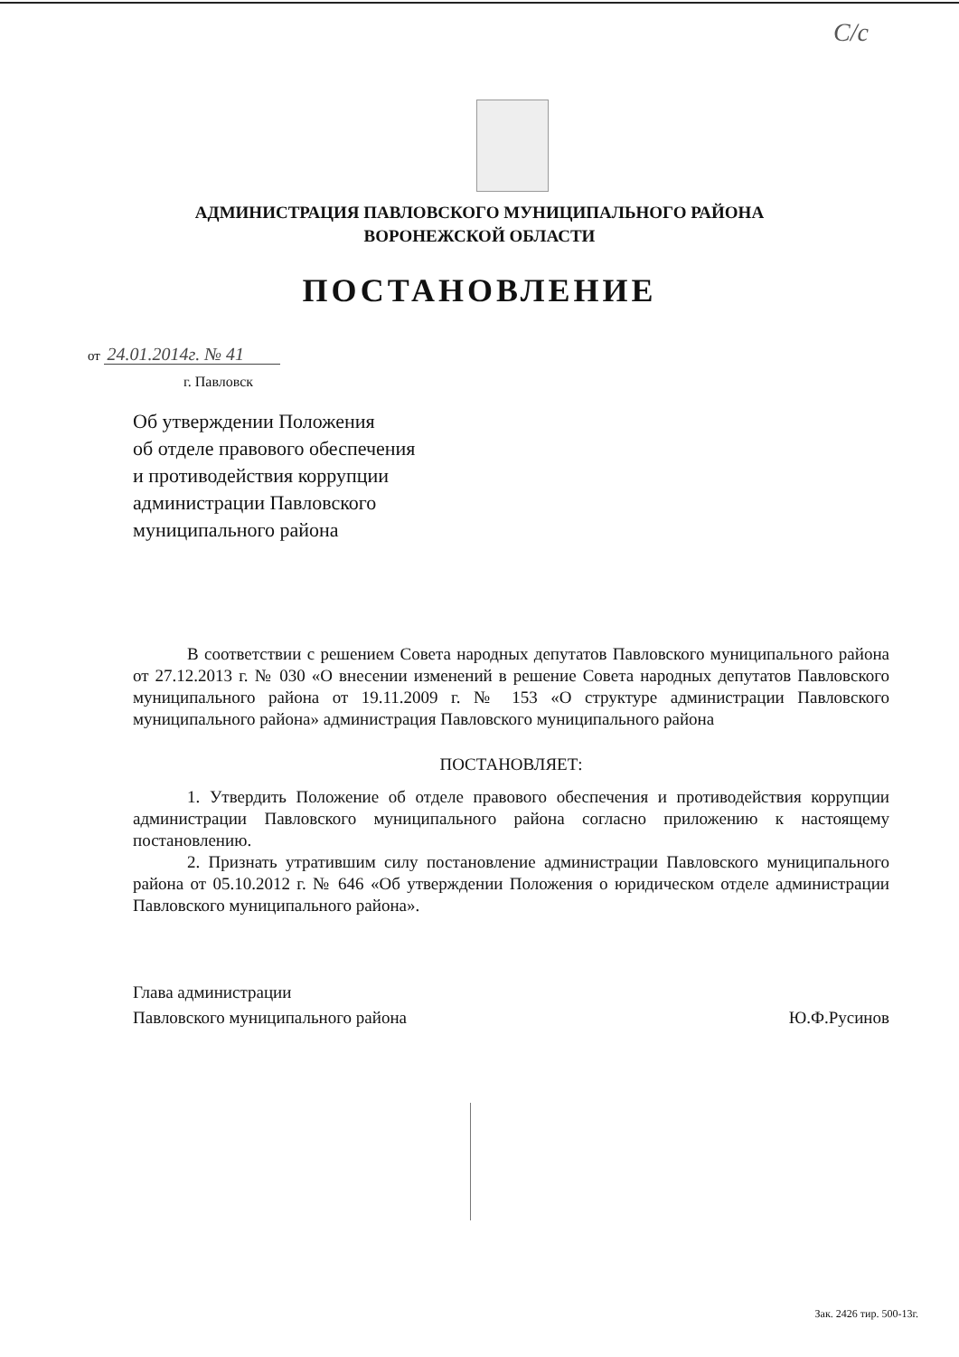С/с
АДМИНИСТРАЦИЯ ПАВЛОВСКОГО МУНИЦИПАЛЬНОГО РАЙОНА
ВОРОНЕЖСКОЙ ОБЛАСТИ
ПОСТАНОВЛЕНИЕ
от 24.01.2014г. № 41
г. Павловск
Об утверждении Положения
об отделе правового обеспечения
и противодействия коррупции
администрации Павловского
муниципального района
В соответствии с решением Совета народных депутатов Павловского муниципального района от 27.12.2013 г. № 030 «О внесении изменений в решение Совета народных депутатов Павловского муниципального района от 19.11.2009 г. № 153 «О структуре администрации Павловского муниципального района» администрация Павловского муниципального района
ПОСТАНОВЛЯЕТ:
1. Утвердить Положение об отделе правового обеспечения и противодействия коррупции администрации Павловского муниципального района согласно приложению к настоящему постановлению.
2. Признать утратившим силу постановление администрации Павловского муниципального района от 05.10.2012 г. № 646 «Об утверждении Положения о юридическом отделе администрации Павловского муниципального района».
Глава администрации
Павловского муниципального района
Ю.Ф.Русинов
Зак. 2426 тир. 500-13г.